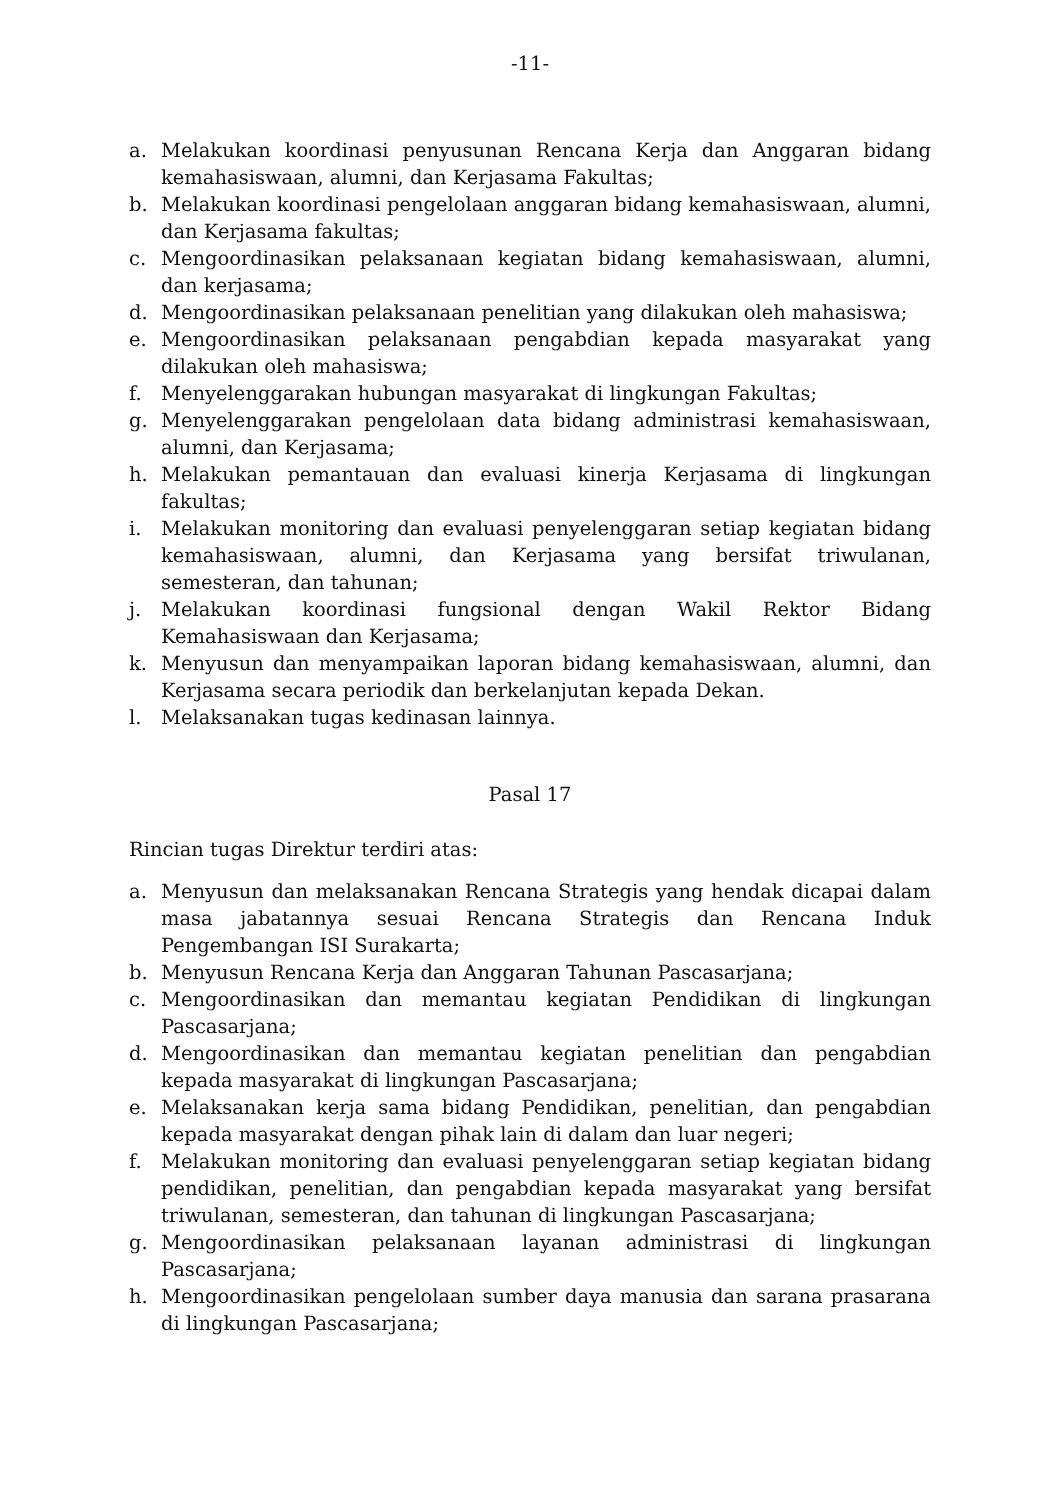-11-
a. Melakukan koordinasi penyusunan Rencana Kerja dan Anggaran bidang kemahasiswaan, alumni, dan Kerjasama Fakultas;
b. Melakukan koordinasi pengelolaan anggaran bidang kemahasiswaan, alumni, dan Kerjasama fakultas;
c. Mengoordinasikan pelaksanaan kegiatan bidang kemahasiswaan, alumni, dan kerjasama;
d. Mengoordinasikan pelaksanaan penelitian yang dilakukan oleh mahasiswa;
e. Mengoordinasikan pelaksanaan pengabdian kepada masyarakat yang dilakukan oleh mahasiswa;
f. Menyelenggarakan hubungan masyarakat di lingkungan Fakultas;
g. Menyelenggarakan pengelolaan data bidang administrasi kemahasiswaan, alumni, dan Kerjasama;
h. Melakukan pemantauan dan evaluasi kinerja Kerjasama di lingkungan fakultas;
i. Melakukan monitoring dan evaluasi penyelenggaran setiap kegiatan bidang kemahasiswaan, alumni, dan Kerjasama yang bersifat triwulanan, semesteran, dan tahunan;
j. Melakukan koordinasi fungsional dengan Wakil Rektor Bidang Kemahasiswaan dan Kerjasama;
k. Menyusun dan menyampaikan laporan bidang kemahasiswaan, alumni, dan Kerjasama secara periodik dan berkelanjutan kepada Dekan.
l. Melaksanakan tugas kedinasan lainnya.
Pasal 17
Rincian tugas Direktur terdiri atas:
a. Menyusun dan melaksanakan Rencana Strategis yang hendak dicapai dalam masa jabatannya sesuai Rencana Strategis dan Rencana Induk Pengembangan ISI Surakarta;
b. Menyusun Rencana Kerja dan Anggaran Tahunan Pascasarjana;
c. Mengoordinasikan dan memantau kegiatan Pendidikan di lingkungan Pascasarjana;
d. Mengoordinasikan dan memantau kegiatan penelitian dan pengabdian kepada masyarakat di lingkungan Pascasarjana;
e. Melaksanakan kerja sama bidang Pendidikan, penelitian, dan pengabdian kepada masyarakat dengan pihak lain di dalam dan luar negeri;
f. Melakukan monitoring dan evaluasi penyelenggaran setiap kegiatan bidang pendidikan, penelitian, dan pengabdian kepada masyarakat yang bersifat triwulanan, semesteran, dan tahunan di lingkungan Pascasarjana;
g. Mengoordinasikan pelaksanaan layanan administrasi di lingkungan Pascasarjana;
h. Mengoordinasikan pengelolaan sumber daya manusia dan sarana prasarana di lingkungan Pascasarjana;